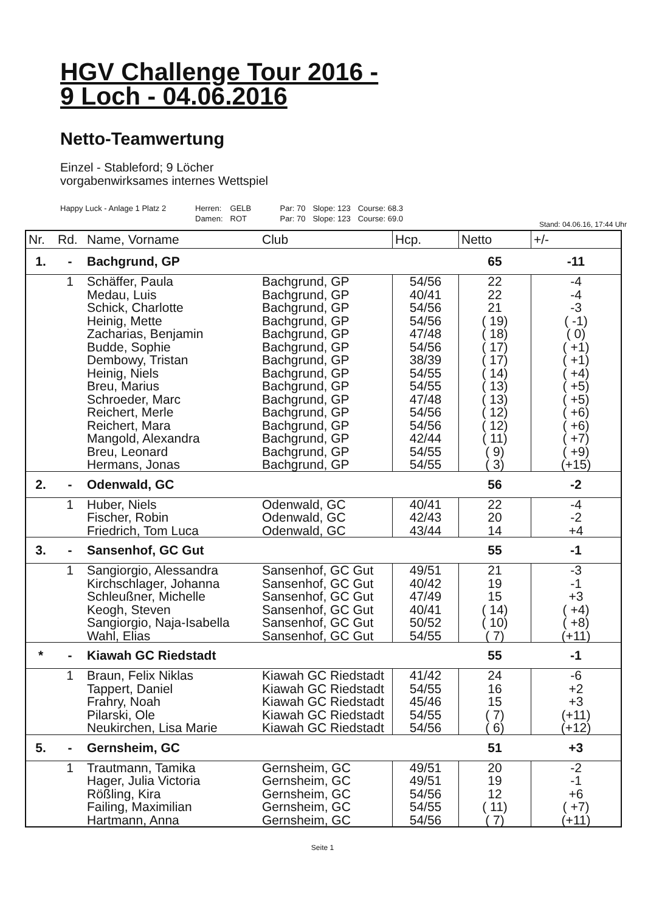HGV Challenge Tour 2016 -
9 Loch - 04.06.2016
Netto-Teamwertung
Einzel - Stableford; 9 Löcher
vorgabenwirksames internes Wettspiel
| Happy Luck - Anlage 1 Platz 2 | Herren: | GELB | Par: 70 | Slope: 123 | Course: 68.3 |
| | Damen: | ROT | Par: 70 | Slope: 123 | Course: 69.0 |
Stand: 04.06.16, 17:44 Uhr
| Nr. | Rd. | Name, Vorname | Club | Hcp. | Netto | +/- |
| --- | --- | --- | --- | --- | --- | --- |
| 1. | - | Bachgrund, GP | | | 65 | -11 |
| | 1 | Schäffer, Paula Medau, Luis Schick, Charlotte Heinig, Mette Zacharias, Benjamin Budde, Sophie Dembowy, Tristan Heinig, Niels Breu, Marius Schroeder, Marc Reichert, Merle Reichert, Mara Mangold, Alexandra Breu, Leonard Hermans, Jonas | Bachgrund, GP Bachgrund, GP Bachgrund, GP Bachgrund, GP Bachgrund, GP Bachgrund, GP Bachgrund, GP Bachgrund, GP Bachgrund, GP Bachgrund, GP Bachgrund, GP Bachgrund, GP Bachgrund, GP Bachgrund, GP Bachgrund, GP | 54/56 40/41 54/56 54/56 47/48 54/56 38/39 54/55 54/55 47/48 54/56 54/56 42/44 54/55 54/55 | 22 22 21 ( 19) ( 18) ( 17) ( 17) ( 14) ( 13) ( 13) ( 12) ( 12) ( 11) ( 9) ( 3) | -4 -4 -3 ( -1) ( 0) ( +1) ( +1) ( +4) ( +5) ( +5) ( +6) ( +6) ( +7) ( +9) (+15) |
| 2. | - | Odenwald, GC | | | 56 | -2 |
| | 1 | Huber, Niels Fischer, Robin Friedrich, Tom Luca | Odenwald, GC Odenwald, GC Odenwald, GC | 40/41 42/43 43/44 | 22 20 14 | -4 -2 +4 |
| 3. | - | Sansenhof, GC Gut | | | 55 | -1 |
| | 1 | Sangiorgio, Alessandra Kirchschlager, Johanna Schleußner, Michelle Keogh, Steven Sangiorgio, Naja-Isabella Wahl, Elias | Sansenhof, GC Gut Sansenhof, GC Gut Sansenhof, GC Gut Sansenhof, GC Gut Sansenhof, GC Gut Sansenhof, GC Gut | 49/51 40/42 47/49 40/41 50/52 54/55 | 21 19 15 ( 14) ( 10) ( 7) | -3 -1 +3 ( +4) ( +8) (+11) |
| * | - | Kiawah GC Riedstadt | | | 55 | -1 |
| | 1 | Braun, Felix Niklas Tappert, Daniel Frahry, Noah Pilarski, Ole Neukirchen, Lisa Marie | Kiawah GC Riedstadt Kiawah GC Riedstadt Kiawah GC Riedstadt Kiawah GC Riedstadt Kiawah GC Riedstadt | 41/42 54/55 45/46 54/55 54/56 | 24 16 15 ( 7) ( 6) | -6 +2 +3 (+11) (+12) |
| 5. | - | Gernsheim, GC | | | 51 | +3 |
| | 1 | Trautmann, Tamika Hager, Julia Victoria Rößling, Kira Failing, Maximilian Hartmann, Anna | Gernsheim, GC Gernsheim, GC Gernsheim, GC Gernsheim, GC Gernsheim, GC | 49/51 49/51 54/56 54/55 54/56 | 20 19 12 ( 11) ( 7) | -2 -1 +6 ( +7) (+11) |
Seite 1